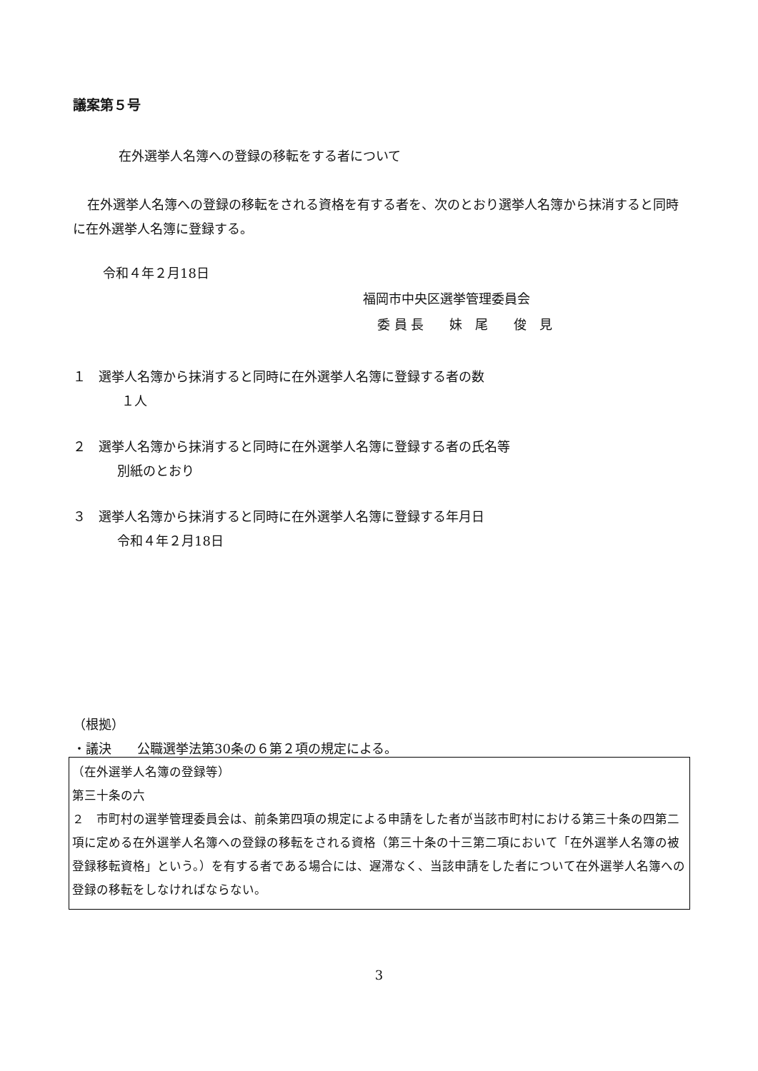議案第５号
在外選挙人名簿への登録の移転をする者について
在外選挙人名簿への登録の移転をされる資格を有する者を、次のとおり選挙人名簿から抹消すると同時に在外選挙人名簿に登録する。
令和４年２月18日
福岡市中央区選挙管理委員会
委 員 長　　妹　尾　　俊　見
１　選挙人名簿から抹消すると同時に在外選挙人名簿に登録する者の数
１人
２　選挙人名簿から抹消すると同時に在外選挙人名簿に登録する者の氏名等
別紙のとおり
３　選挙人名簿から抹消すると同時に在外選挙人名簿に登録する年月日
令和４年２月18日
（根拠）
・議決　　公職選挙法第30条の６第２項の規定による。
（在外選挙人名簿の登録等）
第三十条の六
２　市町村の選挙管理委員会は、前条第四項の規定による申請をした者が当該市町村における第三十条の四第二項に定める在外選挙人名簿への登録の移転をされる資格（第三十条の十三第二項において「在外選挙人名簿の被登録移転資格」という。）を有する者である場合には、遅滞なく、当該申請をした者について在外選挙人名簿への登録の移転をしなければならない。
3